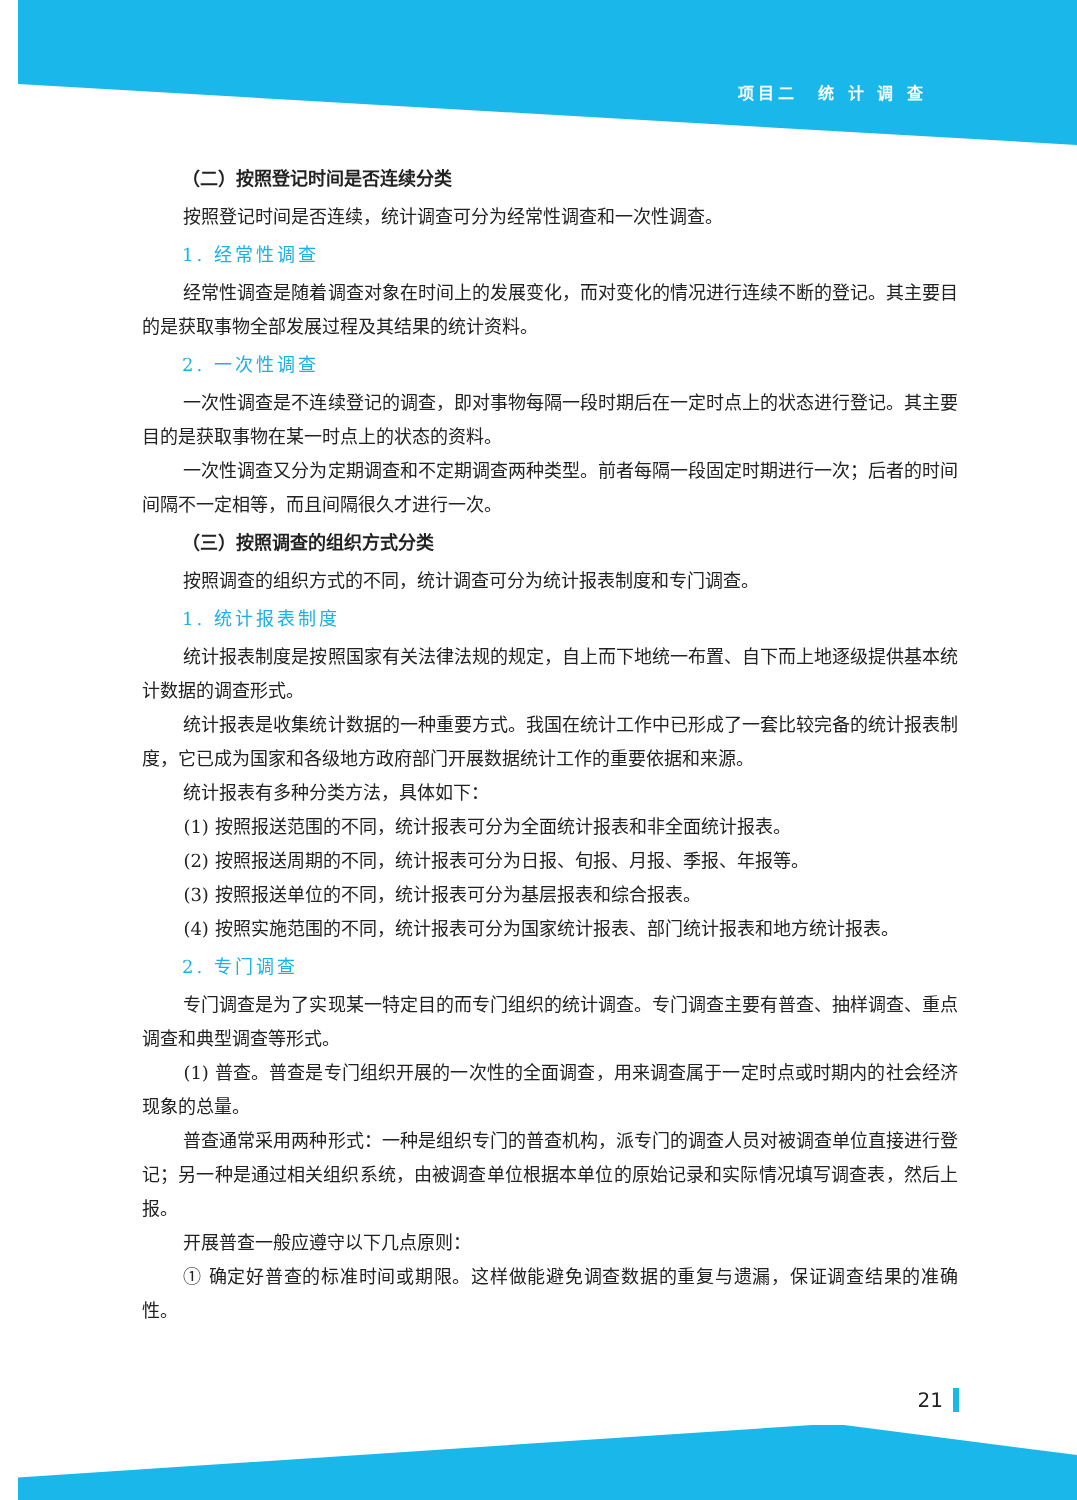项目二　统 计 调 查
（二）按照登记时间是否连续分类
按照登记时间是否连续，统计调查可分为经常性调查和一次性调查。
1. 经常性调查
经常性调查是随着调查对象在时间上的发展变化，而对变化的情况进行连续不断的登记。其主要目的是获取事物全部发展过程及其结果的统计资料。
2. 一次性调查
一次性调查是不连续登记的调查，即对事物每隔一段时期后在一定时点上的状态进行登记。其主要目的是获取事物在某一时点上的状态的资料。
一次性调查又分为定期调查和不定期调查两种类型。前者每隔一段固定时期进行一次；后者的时间间隔不一定相等，而且间隔很久才进行一次。
（三）按照调查的组织方式分类
按照调查的组织方式的不同，统计调查可分为统计报表制度和专门调查。
1. 统计报表制度
统计报表制度是按照国家有关法律法规的规定，自上而下地统一布置、自下而上地逐级提供基本统计数据的调查形式。
统计报表是收集统计数据的一种重要方式。我国在统计工作中已形成了一套比较完备的统计报表制度，它已成为国家和各级地方政府部门开展数据统计工作的重要依据和来源。
统计报表有多种分类方法，具体如下：
(1) 按照报送范围的不同，统计报表可分为全面统计报表和非全面统计报表。
(2) 按照报送周期的不同，统计报表可分为日报、旬报、月报、季报、年报等。
(3) 按照报送单位的不同，统计报表可分为基层报表和综合报表。
(4) 按照实施范围的不同，统计报表可分为国家统计报表、部门统计报表和地方统计报表。
2. 专门调查
专门调查是为了实现某一特定目的而专门组织的统计调查。专门调查主要有普查、抽样调查、重点调查和典型调查等形式。
(1) 普查。普查是专门组织开展的一次性的全面调查，用来调查属于一定时点或时期内的社会经济现象的总量。
普查通常采用两种形式：一种是组织专门的普查机构，派专门的调查人员对被调查单位直接进行登记；另一种是通过相关组织系统，由被调查单位根据本单位的原始记录和实际情况填写调查表，然后上报。
开展普查一般应遵守以下几点原则：
① 确定好普查的标准时间或期限。这样做能避免调查数据的重复与遗漏，保证调查结果的准确性。
21